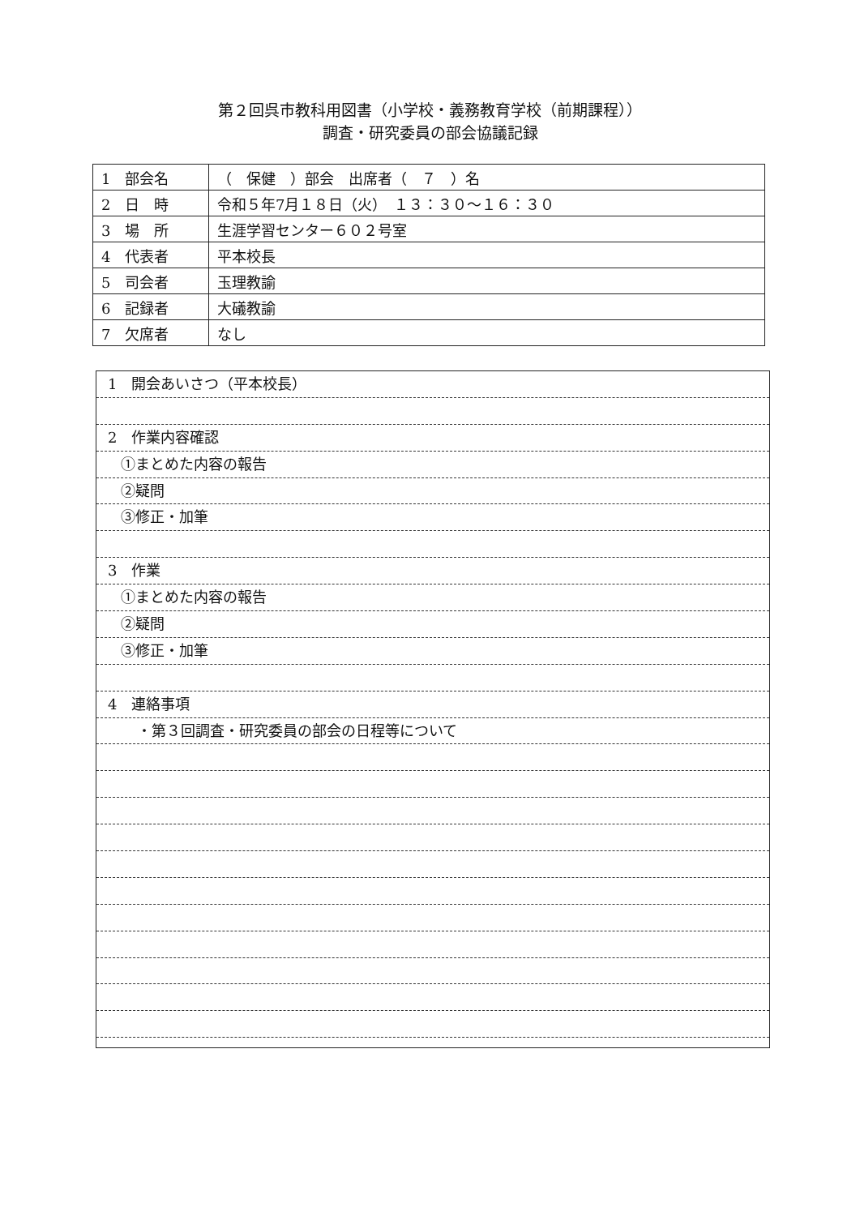第２回呉市教科用図書（小学校・義務教育学校（前期課程））
調査・研究委員の部会協議記録
| 1 部会名 | （ 保健 ）部会 出席者（ ７ ）名 |
| 2 日 時 | 令和５年7月１８日（火） １３：３０～１６：３０ |
| 3 場 所 | 生涯学習センター６０２号室 |
| 4 代表者 | 平本校長 |
| 5 司会者 | 玉理教諭 |
| 6 記録者 | 大礒教諭 |
| 7 欠席者 | なし |
1　開会あいさつ（平本校長）
2　作業内容確認
①まとめた内容の報告
②疑問
③修正・加筆
3　作業
①まとめた内容の報告
②疑問
③修正・加筆
4　連絡事項
・第３回調査・研究委員の部会の日程等について